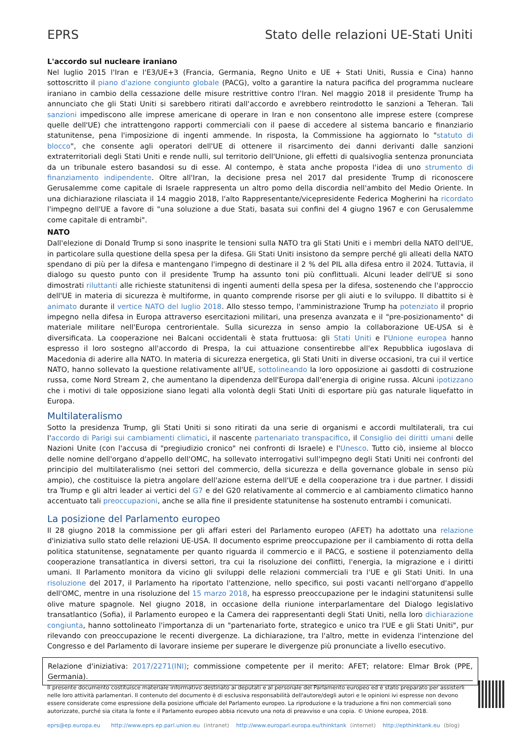EPRS Stato delle relazioni UE-Stati Uniti
L'accordo sul nucleare iraniano
Nel luglio 2015 l'Iran e l'E3/UE+3 (Francia, Germania, Regno Unito e UE + Stati Uniti, Russia e Cina) hanno sottoscritto il piano d'azione congiunto globale (PACG), volto a garantire la natura pacifica del programma nucleare iraniano in cambio della cessazione delle misure restrittive contro l'Iran. Nel maggio 2018 il presidente Trump ha annunciato che gli Stati Uniti si sarebbero ritirati dall'accordo e avrebbero reintrodotto le sanzioni a Teheran. Tali sanzioni impediscono alle imprese americane di operare in Iran e non consentono alle imprese estere (comprese quelle dell'UE) che intrattengono rapporti commerciali con il paese di accedere al sistema bancario e finanziario statunitense, pena l'imposizione di ingenti ammende. In risposta, la Commissione ha aggiornato lo "statuto di blocco", che consente agli operatori dell'UE di ottenere il risarcimento dei danni derivanti dalle sanzioni extraterritoriali degli Stati Uniti e rende nulli, sul territorio dell'Unione, gli effetti di qualsivoglia sentenza pronunciata da un tribunale estero basandosi su di esse. Al contempo, è stata anche proposta l'idea di uno strumento di finanziamento indipendente. Oltre all'Iran, la decisione presa nel 2017 dal presidente Trump di riconoscere Gerusalemme come capitale di Israele rappresenta un altro pomo della discordia nell'ambito del Medio Oriente. In una dichiarazione rilasciata il 14 maggio 2018, l'alto Rappresentante/vicepresidente Federica Mogherini ha ricordato l'impegno dell'UE a favore di "una soluzione a due Stati, basata sui confini del 4 giugno 1967 e con Gerusalemme come capitale di entrambi".
NATO
Dall'elezione di Donald Trump si sono inasprite le tensioni sulla NATO tra gli Stati Uniti e i membri della NATO dell'UE, in particolare sulla questione della spesa per la difesa. Gli Stati Uniti insistono da sempre perché gli alleati della NATO spendano di più per la difesa e mantengano l'impegno di destinare il 2 % del PIL alla difesa entro il 2024. Tuttavia, il dialogo su questo punto con il presidente Trump ha assunto toni più conflittuali. Alcuni leader dell'UE si sono dimostrati riluttanti alle richieste statunitensi di ingenti aumenti della spesa per la difesa, sostenendo che l'approccio dell'UE in materia di sicurezza è multiforme, in quanto comprende risorse per gli aiuti e lo sviluppo. Il dibattito si è animato durante il vertice NATO del luglio 2018. Allo stesso tempo, l'amministrazione Trump ha potenziato il proprio impegno nella difesa in Europa attraverso esercitazioni militari, una presenza avanzata e il "pre-posizionamento" di materiale militare nell'Europa centrorientale. Sulla sicurezza in senso ampio la collaborazione UE-USA si è diversificata. La cooperazione nei Balcani occidentali è stata fruttuosa: gli Stati Uniti e l'Unione europea hanno espresso il loro sostegno all'accordo di Prespa, la cui attuazione consentirebbe all'ex Repubblica iugoslava di Macedonia di aderire alla NATO. In materia di sicurezza energetica, gli Stati Uniti in diverse occasioni, tra cui il vertice NATO, hanno sollevato la questione relativamente all'UE, sottolineando la loro opposizione ai gasdotti di costruzione russa, come Nord Stream 2, che aumentano la dipendenza dell'Europa dall'energia di origine russa. Alcuni ipotizzano che i motivi di tale opposizione siano legati alla volontà degli Stati Uniti di esportare più gas naturale liquefatto in Europa.
Multilateralismo
Sotto la presidenza Trump, gli Stati Uniti si sono ritirati da una serie di organismi e accordi multilaterali, tra cui l'accordo di Parigi sui cambiamenti climatici, il nascente partenariato transpacifico, il Consiglio dei diritti umani delle Nazioni Unite (con l'accusa di "pregiudizio cronico" nei confronti di Israele) e l'Unesco. Tutto ciò, insieme al blocco delle nomine dell'organo d'appello dell'OMC, ha sollevato interrogativi sull'impegno degli Stati Uniti nei confronti del principio del multilateralismo (nei settori del commercio, della sicurezza e della governance globale in senso più ampio), che costituisce la pietra angolare dell'azione esterna dell'UE e della cooperazione tra i due partner. I dissidi tra Trump e gli altri leader ai vertici del G7 e del G20 relativamente al commercio e al cambiamento climatico hanno accentuato tali preoccupazioni, anche se alla fine il presidente statunitense ha sostenuto entrambi i comunicati.
La posizione del Parlamento europeo
Il 28 giugno 2018 la commissione per gli affari esteri del Parlamento europeo (AFET) ha adottato una relazione d'iniziativa sullo stato delle relazioni UE-USA. Il documento esprime preoccupazione per il cambiamento di rotta della politica statunitense, segnatamente per quanto riguarda il commercio e il PACG, e sostiene il potenziamento della cooperazione transatlantica in diversi settori, tra cui la risoluzione dei conflitti, l'energia, la migrazione e i diritti umani. Il Parlamento monitora da vicino gli sviluppi delle relazioni commerciali tra l'UE e gli Stati Uniti. In una risoluzione del 2017, il Parlamento ha riportato l'attenzione, nello specifico, sui posti vacanti nell'organo d'appello dell'OMC, mentre in una risoluzione del 15 marzo 2018, ha espresso preoccupazione per le indagini statunitensi sulle olive mature spagnole. Nel giugno 2018, in occasione della riunione interparlamentare del Dialogo legislativo transatlantico (Sofia), il Parlamento europeo e la Camera dei rappresentanti degli Stati Uniti, nella loro dichiarazione congiunta, hanno sottolineato l'importanza di un "partenariato forte, strategico e unico tra l'UE e gli Stati Uniti", pur rilevando con preoccupazione le recenti divergenze. La dichiarazione, tra l'altro, mette in evidenza l'intenzione del Congresso e del Parlamento di lavorare insieme per superare le divergenze più pronunciate a livello esecutivo.
Relazione d'iniziativa: 2017/2271(INI); commissione competente per il merito: AFET; relatore: Elmar Brok (PPE, Germania).
Il presente documento costituisce materiale informativo destinato ai deputati e al personale del Parlamento europeo ed è stato preparato per assisterli nelle loro attività parlamentari. Il contenuto del documento è di esclusiva responsabilità dell'autore/degli autori e le opinioni ivi espresse non devono essere considerate come espressione della posizione ufficiale del Parlamento europeo. La riproduzione e la traduzione a fini non commerciali sono autorizzate, purché sia citata la fonte e il Parlamento europeo abbia ricevuto una nota di preavviso e una copia. © Unione europea, 2018.
eprs@ep.europa.eu http://www.eprs.ep.parl.union.eu (intranet) http://www.europarl.europa.eu/thinktank (internet) http://epthinktank.eu (blog)